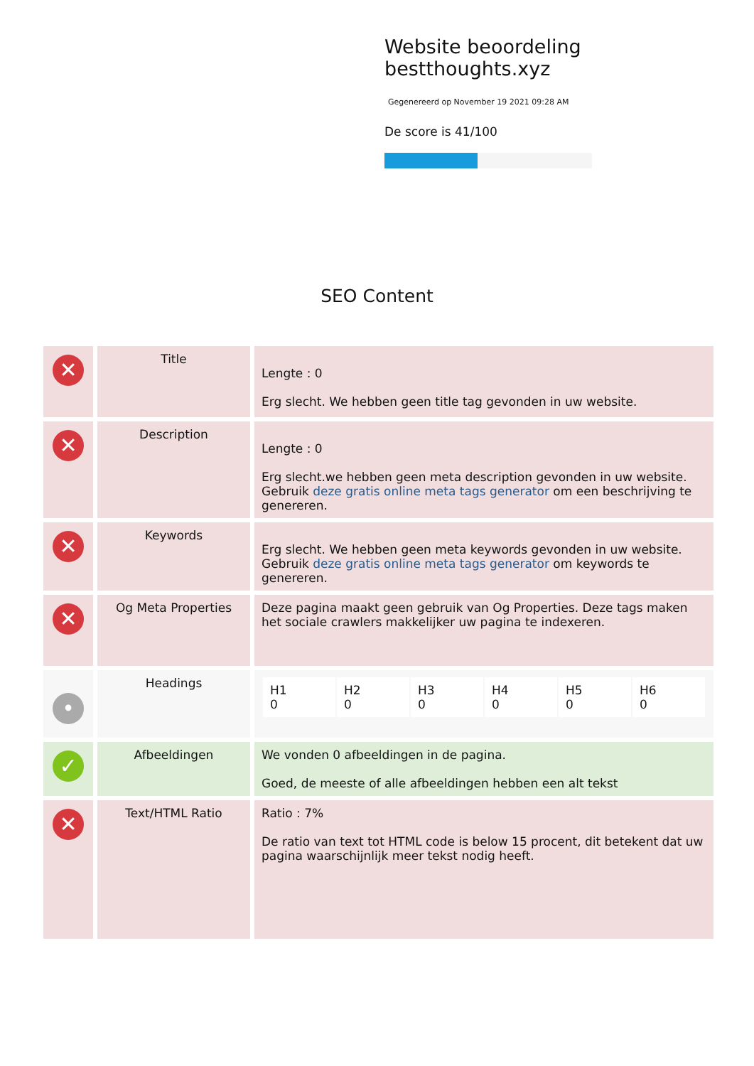Website beoordeling bestthoughts.xyz
Gegenereerd op November 19 2021 09:28 AM
De score is 41/100
SEO Content
| ✕ | Title | Lengte : 0 Erg slecht. We hebben geen title tag gevonden in uw website. |
| ✕ | Description | Lengte : 0 Erg slecht.we hebben geen meta description gevonden in uw website. Gebruik deze gratis online meta tags generator om een beschrijving te genereren. |
| ✕ | Keywords | Erg slecht. We hebben geen meta keywords gevonden in uw website. Gebruik deze gratis online meta tags generator om keywords te genereren. |
| ✕ | Og Meta Properties | Deze pagina maakt geen gebruik van Og Properties. Deze tags maken het sociale crawlers makkelijker uw pagina te indexeren. |
| • | Headings | / H1 0 / H2 0 / H3 0 / H4 0 / H5 0 / H6 0 / |
| ✓ | Afbeeldingen | We vonden 0 afbeeldingen in de pagina. Goed, de meeste of alle afbeeldingen hebben een alt tekst |
| ✕ | Text/HTML Ratio | Ratio : 7% De ratio van text tot HTML code is below 15 procent, dit betekent dat uw pagina waarschijnlijk meer tekst nodig heeft. |